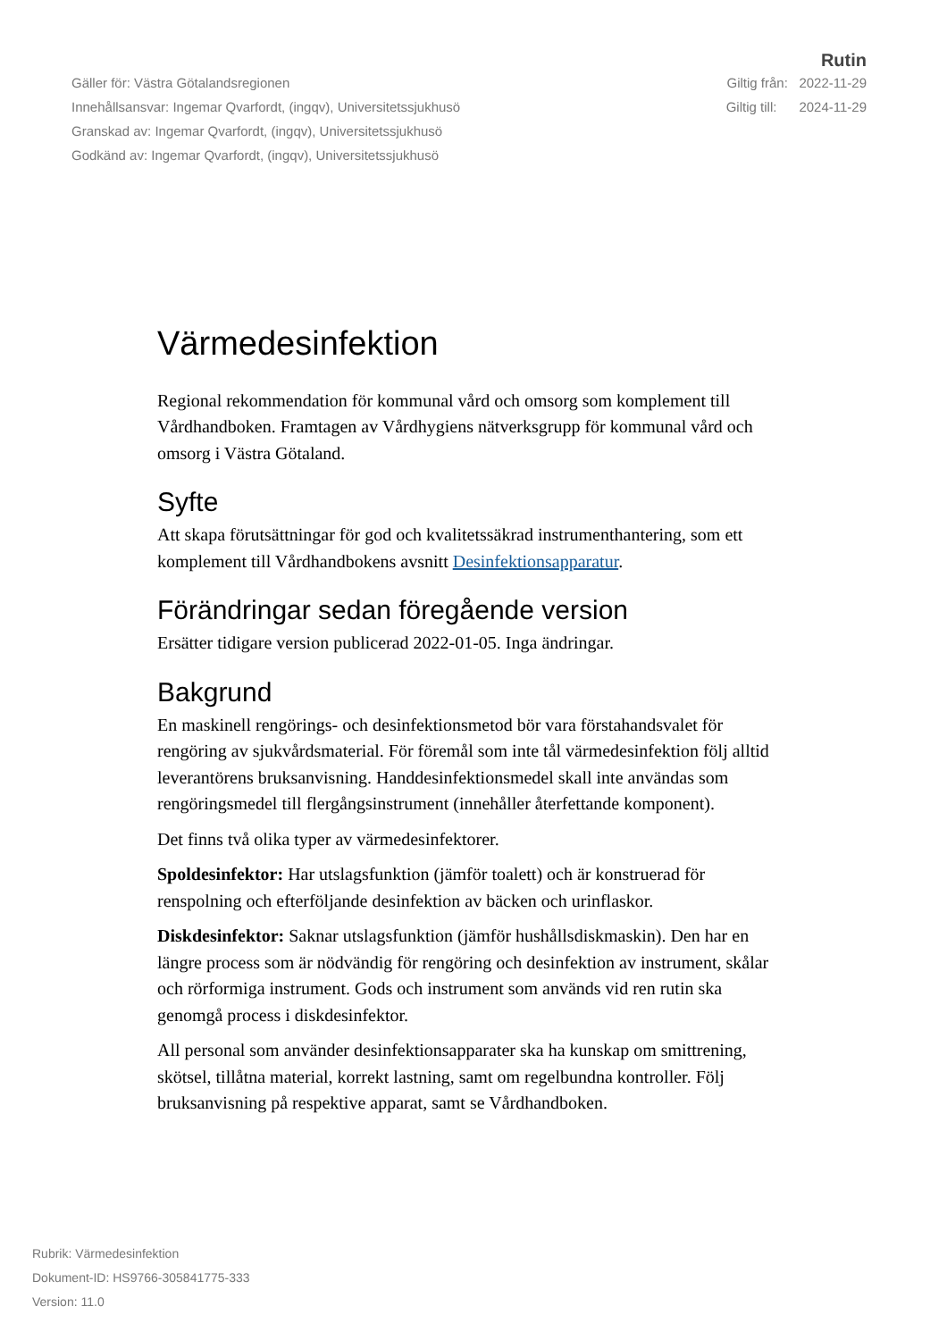Rutin
Gäller för: Västra Götalandsregionen Giltig från: 2022-11-29
Innehållsansvar: Ingemar Qvarfordt, (ingqv), Universitetssjukhusö Giltig till: 2024-11-29
Granskad av: Ingemar Qvarfordt, (ingqv), Universitetssjukhusö
Godkänd av: Ingemar Qvarfordt, (ingqv), Universitetssjukhusö
Värmedesinfektion
Regional rekommendation för kommunal vård och omsorg som komplement till Vårdhandboken. Framtagen av Vårdhygiens nätverksgrupp för kommunal vård och omsorg i Västra Götaland.
Syfte
Att skapa förutsättningar för god och kvalitetssäkrad instrumenthantering, som ett komplement till Vårdhandbokens avsnitt Desinfektionsapparatur.
Förändringar sedan föregående version
Ersätter tidigare version publicerad 2022-01-05. Inga ändringar.
Bakgrund
En maskinell rengörings- och desinfektionsmetod bör vara förstahandsvalet för rengöring av sjukvårdsmaterial. För föremål som inte tål värmedesinfektion följ alltid leverantörens bruksanvisning. Handdesinfektionsmedel skall inte användas som rengöringsmedel till flergångsinstrument (innehåller återfettande komponent).
Det finns två olika typer av värmedesinfektorer.
Spoldesinfektor: Har utslagsfunktion (jämför toalett) och är konstruerad för renspolning och efterföljande desinfektion av bäcken och urinflaskor.
Diskdesinfektor: Saknar utslagsfunktion (jämför hushållsdiskmaskin). Den har en längre process som är nödvändig för rengöring och desinfektion av instrument, skålar och rörformiga instrument. Gods och instrument som används vid ren rutin ska genomgå process i diskdesinfektor.
All personal som använder desinfektionsapparater ska ha kunskap om smittrening, skötsel, tillåtna material, korrekt lastning, samt om regelbundna kontroller. Följ bruksanvisning på respektive apparat, samt se Vårdhandboken.
Rubrik: Värmedesinfektion
Dokument-ID: HS9766-305841775-333
Version: 11.0